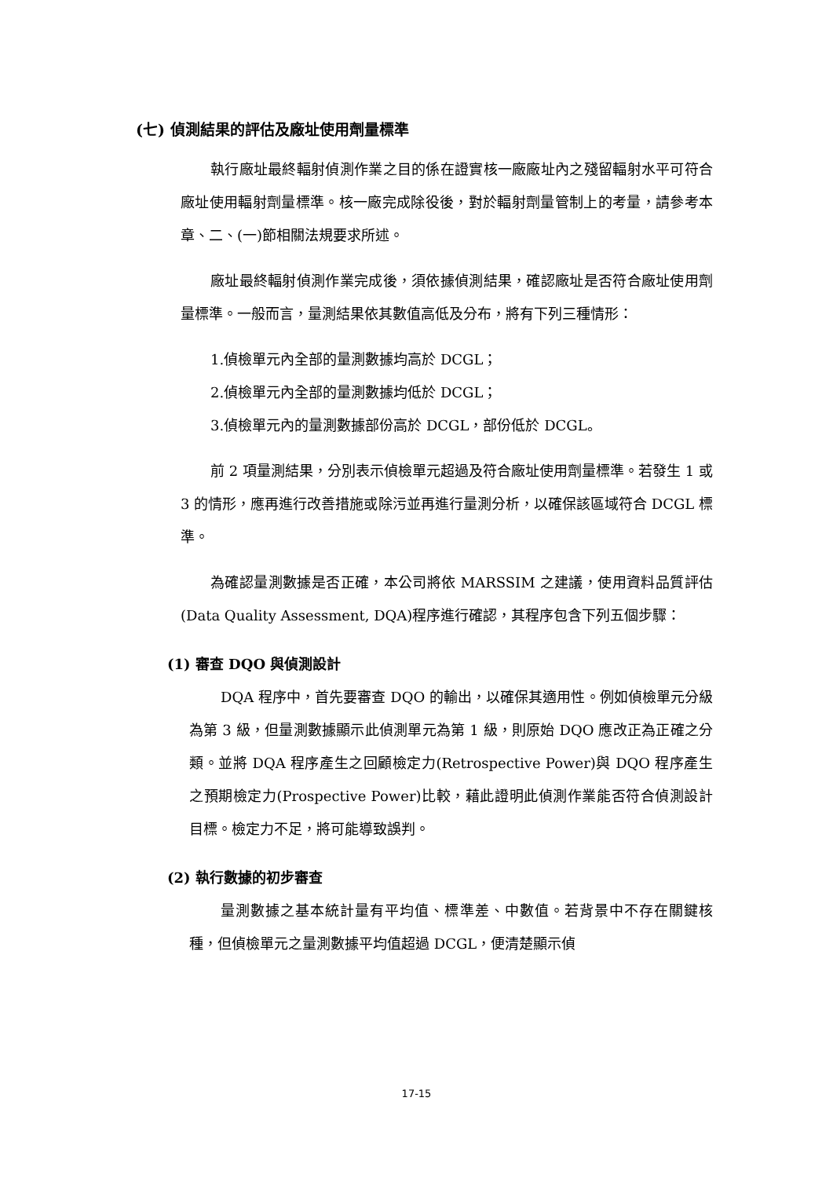(七) 偵測結果的評估及廠址使用劑量標準
執行廠址最終輻射偵測作業之目的係在證實核一廠廠址內之殘留輻射水平可符合廠址使用輻射劑量標準。核一廠完成除役後，對於輻射劑量管制上的考量，請參考本章、二、(一)節相關法規要求所述。
廠址最終輻射偵測作業完成後，須依據偵測結果，確認廠址是否符合廠址使用劑量標準。一般而言，量測結果依其數值高低及分布，將有下列三種情形：
1.偵檢單元內全部的量測數據均高於 DCGL；
2.偵檢單元內全部的量測數據均低於 DCGL；
3.偵檢單元內的量測數據部份高於 DCGL，部份低於 DCGL。
前 2 項量測結果，分別表示偵檢單元超過及符合廠址使用劑量標準。若發生 1 或 3 的情形，應再進行改善措施或除污並再進行量測分析，以確保該區域符合 DCGL 標準。
為確認量測數據是否正確，本公司將依 MARSSIM 之建議，使用資料品質評估(Data Quality Assessment, DQA)程序進行確認，其程序包含下列五個步驟：
(1) 審查 DQO 與偵測設計
DQA 程序中，首先要審查 DQO 的輸出，以確保其適用性。例如偵檢單元分級為第 3 級，但量測數據顯示此偵測單元為第 1 級，則原始 DQO 應改正為正確之分類。並將 DQA 程序產生之回顧檢定力(Retrospective Power)與 DQO 程序產生之預期檢定力(Prospective Power)比較，藉此證明此偵測作業能否符合偵測設計目標。檢定力不足，將可能導致誤判。
(2) 執行數據的初步審查
量測數據之基本統計量有平均值、標準差、中數值。若背景中不存在關鍵核種，但偵檢單元之量測數據平均值超過 DCGL，便清楚顯示偵
17-15